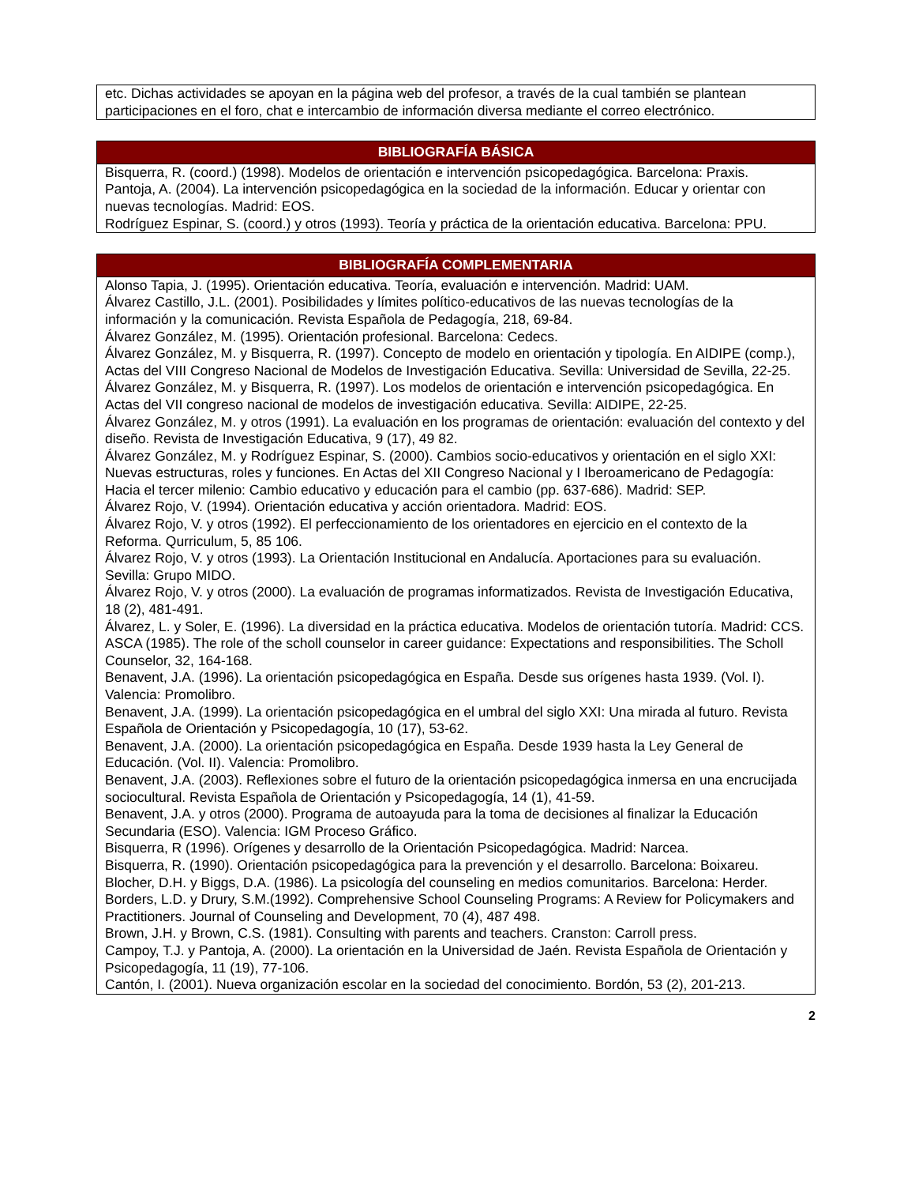| etc. Dichas actividades se apoyan en la página web del profesor, a través de la cual también se plantean participaciones en el foro, chat e intercambio de información diversa mediante el correo electrónico. |
| BIBLIOGRAFÍA BÁSICA |
| --- |
| Bisquerra, R. (coord.) (1998). Modelos de orientación e intervención psicopedagógica. Barcelona: Praxis. Pantoja, A. (2004). La intervención psicopedagógica en la sociedad de la información. Educar y orientar con nuevas tecnologías. Madrid: EOS. Rodríguez Espinar, S. (coord.) y otros (1993). Teoría y práctica de la orientación educativa. Barcelona: PPU. |
| BIBLIOGRAFÍA COMPLEMENTARIA |
| --- |
| Alonso Tapia, J. (1995). Orientación educativa. Teoría, evaluación e intervención. Madrid: UAM. Álvarez Castillo, J.L. (2001). Posibilidades y límites político-educativos de las nuevas tecnologías de la información y la comunicación. Revista Española de Pedagogía, 218, 69-84. Álvarez González, M. (1995). Orientación profesional. Barcelona: Cedecs. Álvarez González, M. y Bisquerra, R. (1997). Concepto de modelo en orientación y tipología. En AIDIPE (comp.), Actas del VIII Congreso Nacional de Modelos de Investigación Educativa. Sevilla: Universidad de Sevilla, 22-25. Álvarez González, M. y Bisquerra, R. (1997). Los modelos de orientación e intervención psicopedagógica. En Actas del VII congreso nacional de modelos de investigación educativa. Sevilla: AIDIPE, 22-25. Álvarez González, M. y otros (1991). La evaluación en los programas de orientación: evaluación del contexto y del diseño. Revista de Investigación Educativa, 9 (17), 49 82. Álvarez González, M. y Rodríguez Espinar, S. (2000). Cambios socio-educativos y orientación en el siglo XXI: Nuevas estructuras, roles y funciones. En Actas del XII Congreso Nacional y I Iberoamericano de Pedagogía: Hacia el tercer milenio: Cambio educativo y educación para el cambio (pp. 637-686). Madrid: SEP. Álvarez Rojo, V. (1994). Orientación educativa y acción orientadora. Madrid: EOS. Álvarez Rojo, V. y otros (1992). El perfeccionamiento de los orientadores en ejercicio en el contexto de la Reforma. Qurriculum, 5, 85 106. Álvarez Rojo, V. y otros (1993). La Orientación Institucional en Andalucía. Aportaciones para su evaluación. Sevilla: Grupo MIDO. Álvarez Rojo, V. y otros (2000). La evaluación de programas informatizados. Revista de Investigación Educativa, 18 (2), 481-491. Álvarez, L. y Soler, E. (1996). La diversidad en la práctica educativa. Modelos de orientación tutoría. Madrid: CCS. ASCA (1985). The role of the scholl counselor in career guidance: Expectations and responsibilities. The Scholl Counselor, 32, 164-168. Benavent, J.A. (1996). La orientación psicopedagógica en España. Desde sus orígenes hasta 1939. (Vol. I). Valencia: Promolibro. Benavent, J.A. (1999). La orientación psicopedagógica en el umbral del siglo XXI: Una mirada al futuro. Revista Española de Orientación y Psicopedagogía, 10 (17), 53-62. Benavent, J.A. (2000). La orientación psicopedagógica en España. Desde 1939 hasta la Ley General de Educación. (Vol. II). Valencia: Promolibro. Benavent, J.A. (2003). Reflexiones sobre el futuro de la orientación psicopedagógica inmersa en una encrucijada sociocultural. Revista Española de Orientación y Psicopedagogía, 14 (1), 41-59. Benavent, J.A. y otros (2000). Programa de autoayuda para la toma de decisiones al finalizar la Educación Secundaria (ESO). Valencia: IGM Proceso Gráfico. Bisquerra, R (1996). Orígenes y desarrollo de la Orientación Psicopedagógica. Madrid: Narcea. Bisquerra, R. (1990). Orientación psicopedagógica para la prevención y el desarrollo. Barcelona: Boixareu. Blocher, D.H. y Biggs, D.A. (1986). La psicología del counseling en medios comunitarios. Barcelona: Herder. Borders, L.D. y Drury, S.M.(1992). Comprehensive School Counseling Programs: A Review for Policymakers and Practitioners. Journal of Counseling and Development, 70 (4), 487 498. Brown, J.H. y Brown, C.S. (1981). Consulting with parents and teachers. Cranston: Carroll press. Campoy, T.J. y Pantoja, A. (2000). La orientación en la Universidad de Jaén. Revista Española de Orientación y Psicopedagogía, 11 (19), 77-106. Cantón, I. (2001). Nueva organización escolar en la sociedad del conocimiento. Bordón, 53 (2), 201-213. |
2